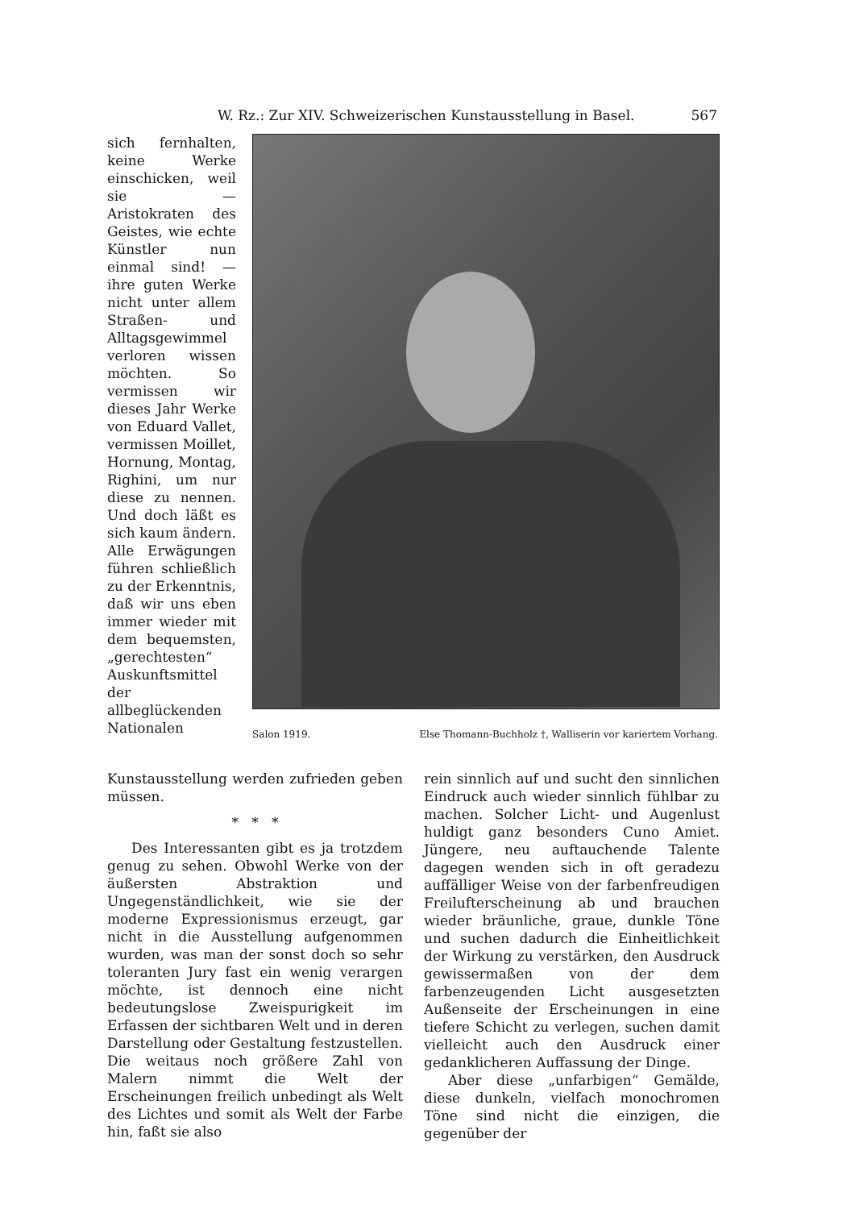W. Rz.: Zur XIV. Schweizerischen Kunstausstellung in Basel. 567
sich fernhalten, keine Werke einschicken, weil sie — Aristokraten des Geistes, wie echte Künstler nun einmal sind! — ihre guten Werke nicht unter allem Straßen- und Alltagsgewimmel verloren wissen möchten. So vermissen wir dieses Jahr Werke von Eduard Vallet, vermissen Moillet, Hornung, Montag, Righini, um nur diese zu nennen. Und doch läßt es sich kaum ändern. Alle Erwägungen führen schließlich zu der Erkenntnis, daß wir uns eben immer wieder mit dem bequemsten, „gerechtesten“ Auskunftsmittel der allbeglückenden Nationalen
Salon 1919. Else Thomann-Buchholz †, Walliserin vor kariertem Vorhang.
Kunstausstellung werden zufrieden geben müssen.
* * *
Des Interessanten gibt es ja trotzdem genug zu sehen. Obwohl Werke von der äußersten Abstraktion und Ungegenständlichkeit, wie sie der moderne Expressionismus erzeugt, gar nicht in die Ausstellung aufgenommen wurden, was man der sonst doch so sehr toleranten Jury fast ein wenig verargen möchte, ist dennoch eine nicht bedeutungslose Zweispurigkeit im Erfassen der sichtbaren Welt und in deren Darstellung oder Gestaltung festzustellen. Die weitaus noch größere Zahl von Malern nimmt die Welt der Erscheinungen freilich unbedingt als Welt des Lichtes und somit als Welt der Farbe hin, faßt sie also
rein sinnlich auf und sucht den sinnlichen Eindruck auch wieder sinnlich fühlbar zu machen. Solcher Licht- und Augenlust huldigt ganz besonders Cuno Amiet. Jüngere, neu auftauchende Talente dagegen wenden sich in oft geradezu auffälliger Weise von der farbenfreudigen Freilufterscheinung ab und brauchen wieder bräunliche, graue, dunkle Töne und suchen dadurch die Einheitlichkeit der Wirkung zu verstärken, den Ausdruck gewissermaßen von der dem farbenzeugenden Licht ausgesetzten Außenseite der Erscheinungen in eine tiefere Schicht zu verlegen, suchen damit vielleicht auch den Ausdruck einer gedanklicheren Auffassung der Dinge.
Aber diese „unfarbigen“ Gemälde, diese dunkeln, vielfach monochromen Töne sind nicht die einzigen, die gegenüber der